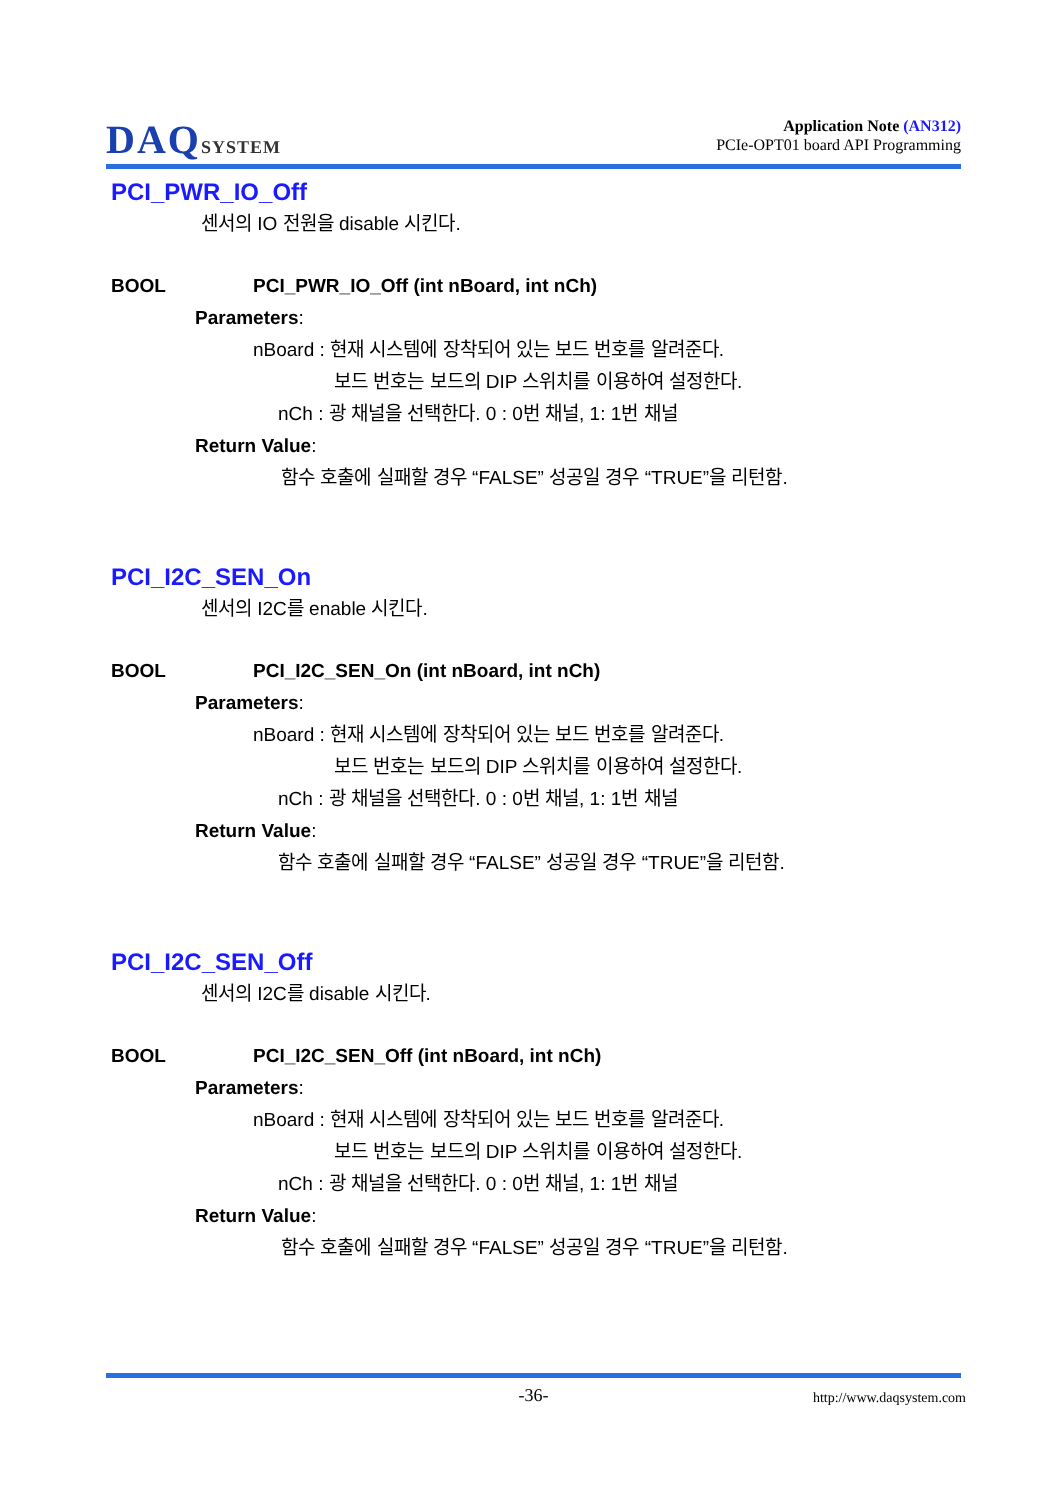DAQSYSTEM
Application Note (AN312)
PCIe-OPT01 board API Programming
PCI_PWR_IO_Off
센서의 IO 전원을 disable 시킨다.
BOOL PCI_PWR_IO_Off (int nBoard, int nCh)
Parameters:
nBoard : 현재 시스템에 장착되어 있는 보드 번호를 알려준다.
보드 번호는 보드의 DIP 스위치를 이용하여 설정한다.
nCh : 광 채널을 선택한다. 0 : 0번 채널, 1: 1번 채널
Return Value:
함수 호출에 실패할 경우 “FALSE” 성공일 경우 “TRUE”을 리턴함.
PCI_I2C_SEN_On
센서의 I2C를 enable 시킨다.
BOOL PCI_I2C_SEN_On (int nBoard, int nCh)
Parameters:
nBoard : 현재 시스템에 장착되어 있는 보드 번호를 알려준다.
보드 번호는 보드의 DIP 스위치를 이용하여 설정한다.
nCh : 광 채널을 선택한다. 0 : 0번 채널, 1: 1번 채널
Return Value:
함수 호출에 실패할 경우 “FALSE” 성공일 경우 “TRUE”을 리턴함.
PCI_I2C_SEN_Off
센서의 I2C를 disable 시킨다.
BOOL PCI_I2C_SEN_Off (int nBoard, int nCh)
Parameters:
nBoard : 현재 시스템에 장착되어 있는 보드 번호를 알려준다.
보드 번호는 보드의 DIP 스위치를 이용하여 설정한다.
nCh : 광 채널을 선택한다. 0 : 0번 채널, 1: 1번 채널
Return Value:
함수 호출에 실패할 경우 “FALSE” 성공일 경우 “TRUE”을 리턴함.
-36- http://www.daqsystem.com